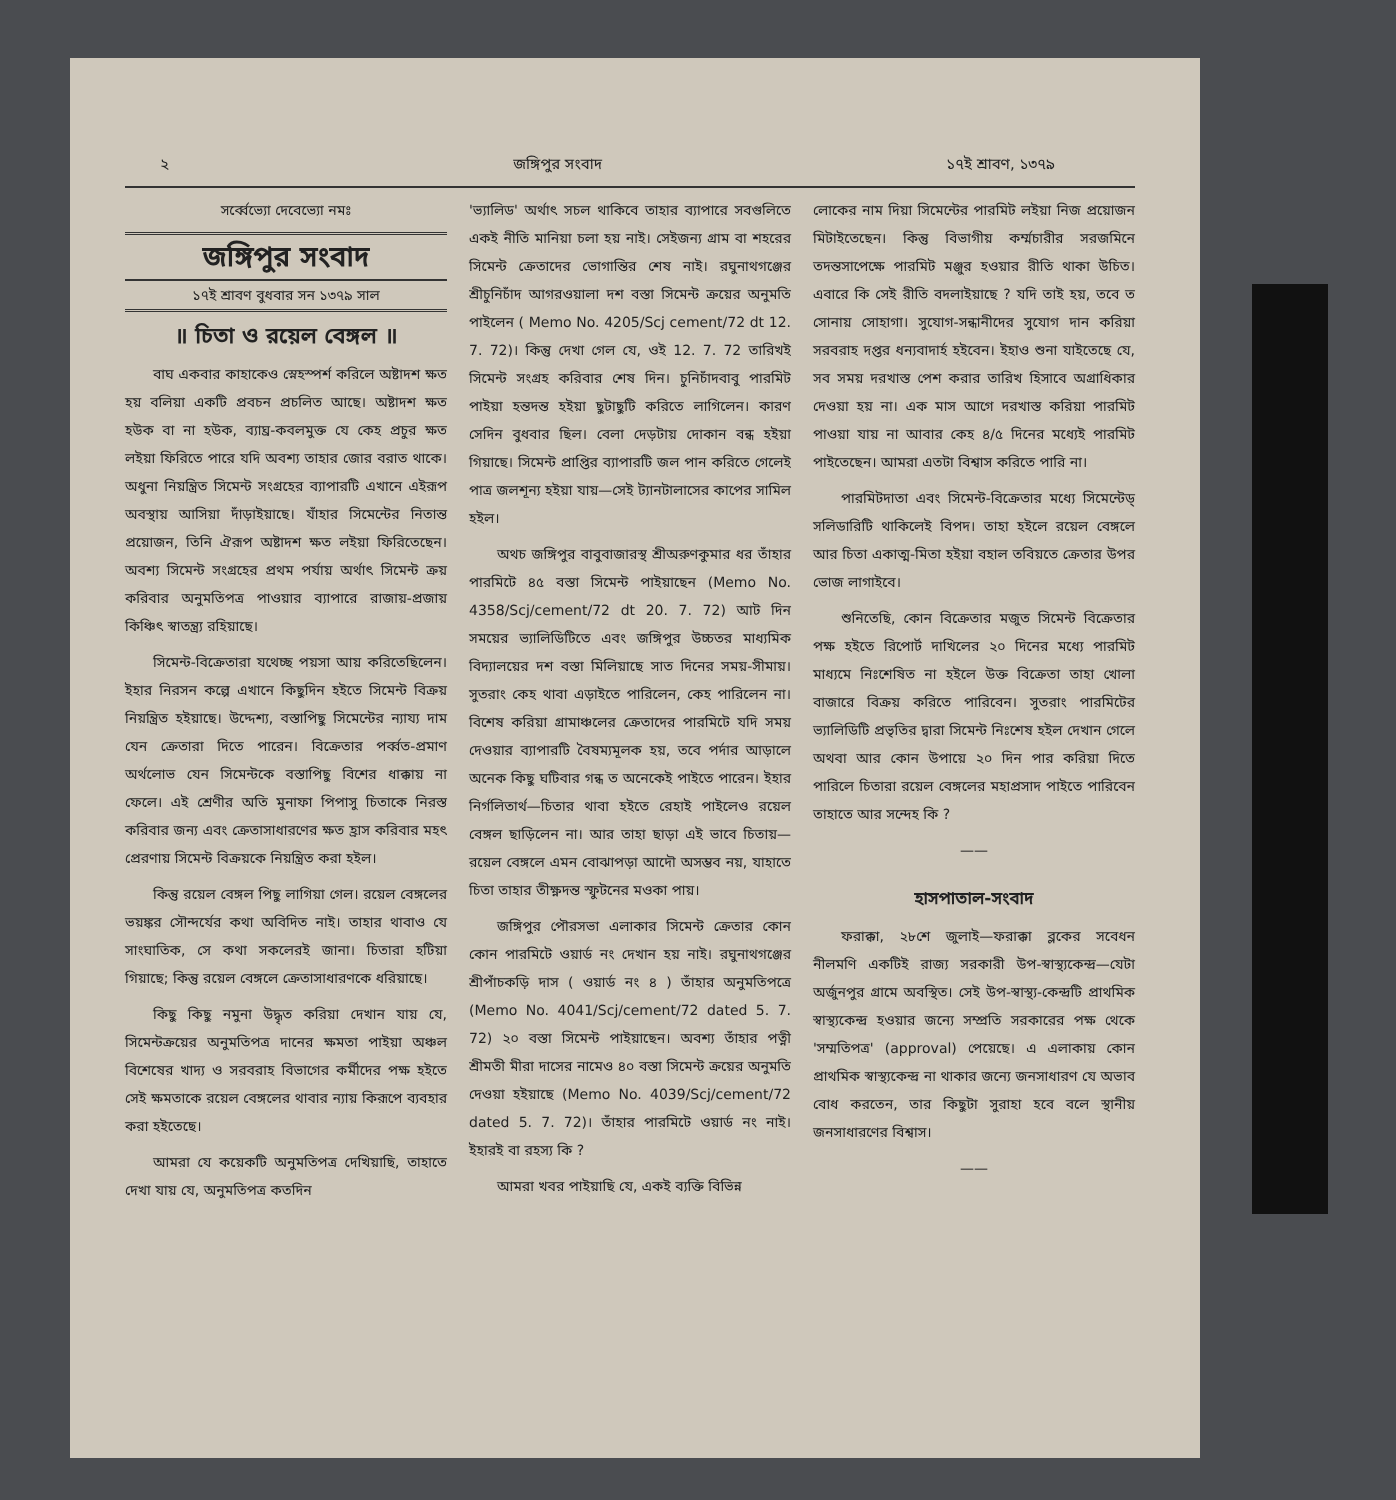২ জঙ্গিপুর সংবাদ ১৭ই শ্রাবণ, ১৩৭৯
সর্ব্বেভ্যো দেবেভ্যো নমঃ
জঙ্গিপুর সংবাদ
১৭ই শ্রাবণ বুধবার সন ১৩৭৯ সাল
॥ চিতা ও রয়েল বেঙ্গল ॥
বাঘ একবার কাহাকেও স্নেহস্পর্শ করিলে অষ্টাদশ ক্ষত হয় বলিয়া একটি প্রবচন প্রচলিত আছে। অষ্টাদশ ক্ষত হউক বা না হউক, ব্যাঘ্র-কবলমুক্ত যে কেহ প্রচুর ক্ষত লইয়া ফিরিতে পারে যদি অবশ্য তাহার জোর বরাত থাকে। অধুনা নিয়ন্ত্রিত সিমেন্ট সংগ্রহের ব্যাপারটি এখানে এইরূপ অবস্থায় আসিয়া দাঁড়াইয়াছে। যাঁহার সিমেন্টের নিতান্ত প্রয়োজন, তিনি ঐরূপ অষ্টাদশ ক্ষত লইয়া ফিরিতেছেন। অবশ্য সিমেন্ট সংগ্রহের প্রথম পর্যায় অর্থাৎ সিমেন্ট ক্রয় করিবার অনুমতিপত্র পাওয়ার ব্যাপারে রাজায়-প্রজায় কিঞ্চিৎ স্বাতন্ত্র্য রহিয়াছে।
সিমেন্ট-বিক্রেতারা যথেচ্ছ পয়সা আয় করিতেছিলেন। ইহার নিরসন কল্পে এখানে কিছুদিন হইতে সিমেন্ট বিক্রয় নিয়ন্ত্রিত হইয়াছে। উদ্দেশ্য, বস্তাপিছু সিমেন্টের ন্যায্য দাম যেন ক্রেতারা দিতে পারেন। বিক্রেতার পর্ব্বত-প্রমাণ অর্থলোভ যেন সিমেন্টকে বস্তাপিছু বিশের ধাক্কায় না ফেলে। এই শ্রেণীর অতি মুনাফা পিপাসু চিতাকে নিরস্ত করিবার জন্য এবং ক্রেতাসাধারণের ক্ষত হ্রাস করিবার মহৎ প্রেরণায় সিমেন্ট বিক্রয়কে নিয়ন্ত্রিত করা হইল।
কিন্তু রয়েল বেঙ্গল পিছু লাগিয়া গেল। রয়েল বেঙ্গলের ভয়ঙ্কর সৌন্দর্যের কথা অবিদিত নাই। তাহার থাবাও যে সাংঘাতিক, সে কথা সকলেরই জানা। চিতারা হটিয়া গিয়াছে; কিন্তু রয়েল বেঙ্গলে ক্রেতাসাধারণকে ধরিয়াছে।
কিছু কিছু নমুনা উদ্ধৃত করিয়া দেখান যায় যে, সিমেন্টক্রয়ের অনুমতিপত্র দানের ক্ষমতা পাইয়া অঞ্চল বিশেষের খাদ্য ও সরবরাহ বিভাগের কর্মীদের পক্ষ হইতে সেই ক্ষমতাকে রয়েল বেঙ্গলের থাবার ন্যায় কিরূপে ব্যবহার করা হইতেছে।
আমরা যে কয়েকটি অনুমতিপত্র দেখিয়াছি, তাহাতে দেখা যায় যে, অনুমতিপত্র কতদিন
'ভ্যালিড' অর্থাৎ সচল থাকিবে তাহার ব্যাপারে সবগুলিতে একই নীতি মানিয়া চলা হয় নাই। সেইজন্য গ্রাম বা শহরের সিমেন্ট ক্রেতাদের ভোগান্তির শেষ নাই। রঘুনাথগঞ্জের শ্রীচুনিচাঁদ আগরওয়ালা দশ বস্তা সিমেন্ট ক্রয়ের অনুমতি পাইলেন ( Memo No. 4205/Scj cement/72 dt 12. 7. 72)। কিন্তু দেখা গেল যে, ওই 12. 7. 72 তারিখই সিমেন্ট সংগ্রহ করিবার শেষ দিন। চুনিচাঁদবাবু পারমিট পাইয়া হন্তদন্ত হইয়া ছুটাছুটি করিতে লাগিলেন। কারণ সেদিন বুধবার ছিল। বেলা দেড়টায় দোকান বন্ধ হইয়া গিয়াছে। সিমেন্ট প্রাপ্তির ব্যাপারটি জল পান করিতে গেলেই পাত্র জলশূন্য হইয়া যায়—সেই ট্যানটালাসের কাপের সামিল হইল।
অথচ জঙ্গিপুর বাবুবাজারস্থ শ্রীঅরুণকুমার ধর তাঁহার পারমিটে ৪৫ বস্তা সিমেন্ট পাইয়াছেন (Memo No. 4358/Scj/cement/72 dt 20. 7. 72) আট দিন সময়ের ভ্যালিডিটিতে এবং জঙ্গিপুর উচ্চতর মাধ্যমিক বিদ্যালয়ের দশ বস্তা মিলিয়াছে সাত দিনের সময়-সীমায়। সুতরাং কেহ থাবা এড়াইতে পারিলেন, কেহ পারিলেন না। বিশেষ করিয়া গ্রামাঞ্চলের ক্রেতাদের পারমিটে যদি সময় দেওয়ার ব্যাপারটি বৈষম্যমূলক হয়, তবে পর্দার আড়ালে অনেক কিছু ঘটিবার গন্ধ ত অনেকেই পাইতে পারেন। ইহার নির্গলিতার্থ—চিতার থাবা হইতে রেহাই পাইলেও রয়েল বেঙ্গল ছাড়িলেন না। আর তাহা ছাড়া এই ভাবে চিতায়—রয়েল বেঙ্গলে এমন বোঝাপড়া আদৌ অসম্ভব নয়, যাহাতে চিতা তাহার তীক্ষ্ণদন্ত স্ফুটনের মওকা পায়।
জঙ্গিপুর পৌরসভা এলাকার সিমেন্ট ক্রেতার কোন কোন পারমিটে ওয়ার্ড নং দেখান হয় নাই। রঘুনাথগঞ্জের শ্রীপাঁচকড়ি দাস ( ওয়ার্ড নং ৪ ) তাঁহার অনুমতিপত্রে (Memo No. 4041/Scj/cement/72 dated 5. 7. 72) ২০ বস্তা সিমেন্ট পাইয়াছেন। অবশ্য তাঁহার পত্নী শ্রীমতী মীরা দাসের নামেও ৪০ বস্তা সিমেন্ট ক্রয়ের অনুমতি দেওয়া হইয়াছে (Memo No. 4039/Scj/cement/72 dated 5. 7. 72)। তাঁহার পারমিটে ওয়ার্ড নং নাই। ইহারই বা রহস্য কি ?
আমরা খবর পাইয়াছি যে, একই ব্যক্তি বিভিন্ন
লোকের নাম দিয়া সিমেন্টের পারমিট লইয়া নিজ প্রয়োজন মিটাইতেছেন। কিন্তু বিভাগীয় কর্ম্মচারীর সরজমিনে তদন্তসাপেক্ষে পারমিট মঞ্জুর হওয়ার রীতি থাকা উচিত। এবারে কি সেই রীতি বদলাইয়াছে ? যদি তাই হয়, তবে ত সোনায় সোহাগা। সুযোগ-সন্ধানীদের সুযোগ দান করিয়া সরবরাহ দপ্তর ধন্যবাদার্হ হইবেন। ইহাও শুনা যাইতেছে যে, সব সময় দরখাস্ত পেশ করার তারিখ হিসাবে অগ্রাধিকার দেওয়া হয় না। এক মাস আগে দরখাস্ত করিয়া পারমিট পাওয়া যায় না আবার কেহ ৪/৫ দিনের মধ্যেই পারমিট পাইতেছেন। আমরা এতটা বিশ্বাস করিতে পারি না।
পারমিটদাতা এবং সিমেন্ট-বিক্রেতার মধ্যে সিমেন্টেড্ সলিডারিটি থাকিলেই বিপদ। তাহা হইলে রয়েল বেঙ্গলে আর চিতা একাত্ম-মিতা হইয়া বহাল তবিয়তে ক্রেতার উপর ভোজ লাগাইবে।
শুনিতেছি, কোন বিক্রেতার মজুত সিমেন্ট বিক্রেতার পক্ষ হইতে রিপোর্ট দাখিলের ২০ দিনের মধ্যে পারমিট মাধ্যমে নিঃশেষিত না হইলে উক্ত বিক্রেতা তাহা খোলা বাজারে বিক্রয় করিতে পারিবেন। সুতরাং পারমিটের ভ্যালিডিটি প্রভৃতির দ্বারা সিমেন্ট নিঃশেষ হইল দেখান গেলে অথবা আর কোন উপায়ে ২০ দিন পার করিয়া দিতে পারিলে চিতারা রয়েল বেঙ্গলের মহাপ্রসাদ পাইতে পারিবেন তাহাতে আর সন্দেহ কি ?
——
হাসপাতাল-সংবাদ
ফরাক্কা, ২৮শে জুলাই—ফরাক্কা ব্লকের সবেধন নীলমণি একটিই রাজ্য সরকারী উপ-স্বাস্থ্যকেন্দ্র—যেটা অর্জুনপুর গ্রামে অবস্থিত। সেই উপ-স্বাস্থ্য-কেন্দ্রটি প্রাথমিক স্বাস্থ্যকেন্দ্র হওয়ার জন্যে সম্প্রতি সরকারের পক্ষ থেকে 'সম্মতিপত্র' (approval) পেয়েছে। এ এলাকায় কোন প্রাথমিক স্বাস্থ্যকেন্দ্র না থাকার জন্যে জনসাধারণ যে অভাব বোধ করতেন, তার কিছুটা সুরাহা হবে বলে স্থানীয় জনসাধারণের বিশ্বাস।
——